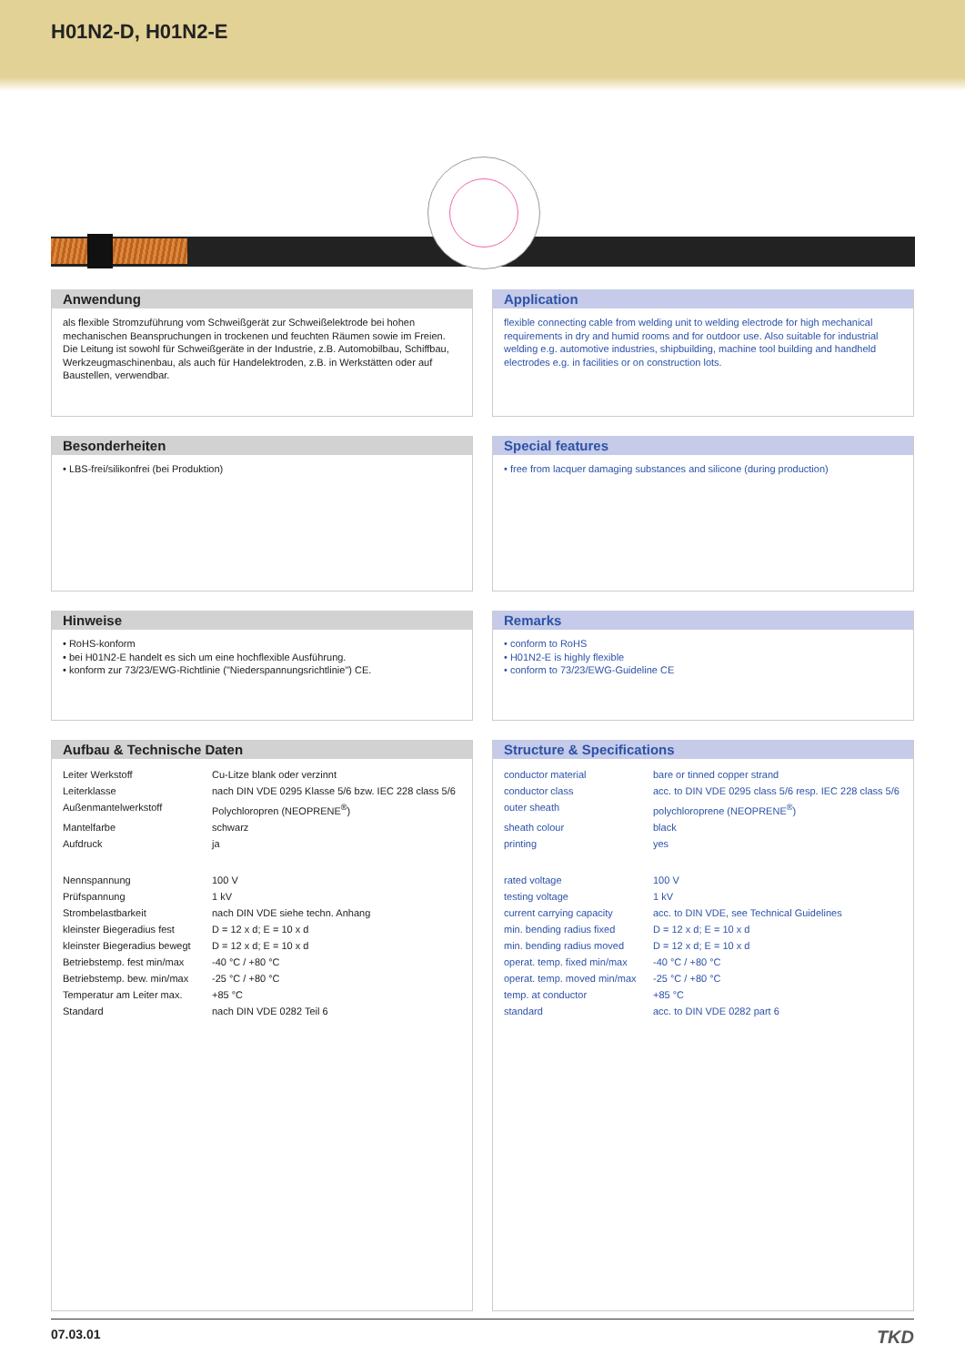H01N2-D, H01N2-E
Anwendung
als flexible Stromzuführung vom Schweißgerät zur Schweißelektrode bei hohen mechanischen Beanspruchungen in trockenen und feuchten Räumen sowie im Freien. Die Leitung ist sowohl für Schweißgeräte in der Industrie, z.B. Automobilbau, Schiffbau, Werkzeugmaschinenbau, als auch für Handelektroden, z.B. in Werkstätten oder auf Baustellen, verwendbar.
Application
flexible connecting cable from welding unit to welding electrode for high mechanical requirements in dry and humid rooms and for outdoor use. Also suitable for industrial welding e.g. automotive industries, shipbuilding, machine tool building and handheld electrodes e.g. in facilities or on construction lots.
Besonderheiten
• LBS-frei/silikonfrei (bei Produktion)
Special features
• free from lacquer damaging substances and silicone (during production)
Hinweise
• RoHS-konform
• bei H01N2-E handelt es sich um eine hochflexible Ausführung.
• konform zur 73/23/EWG-Richtlinie ("Niederspannungsrichtlinie") CE.
Remarks
• conform to RoHS
• H01N2-E is highly flexible
• conform to 73/23/EWG-Guideline CE
Aufbau & Technische Daten
| Leiter Werkstoff | Cu-Litze blank oder verzinnt |
| Leiterklasse | nach DIN VDE 0295 Klasse 5/6 bzw. IEC 228 class 5/6 |
| Außenmantelwerkstoff | Polychloropren (NEOPRENE<sup>®</sup>) |
| Mantelfarbe | schwarz |
| Aufdruck | ja |
| Nennspannung | 100 V |
| Prüfspannung | 1 kV |
| Strombelastbarkeit | nach DIN VDE siehe techn. Anhang |
| kleinster Biegeradius fest | D = 12 x d; E = 10 x d |
| kleinster Biegeradius bewegt | D = 12 x d; E = 10 x d |
| Betriebstemp. fest min/max | -40 °C / +80 °C |
| Betriebstemp. bew. min/max | -25 °C / +80 °C |
| Temperatur am Leiter max. | +85 °C |
| Standard | nach DIN VDE 0282 Teil 6 |
Structure & Specifications
| conductor material | bare or tinned copper strand |
| conductor class | acc. to DIN VDE 0295 class 5/6 resp. IEC 228 class 5/6 |
| outer sheath | polychloroprene (NEOPRENE<sup>®</sup>) |
| sheath colour | black |
| printing | yes |
| rated voltage | 100 V |
| testing voltage | 1 kV |
| current carrying capacity | acc. to DIN VDE, see Technical Guidelines |
| min. bending radius fixed | D = 12 x d; E = 10 x d |
| min. bending radius moved | D = 12 x d; E = 10 x d |
| operat. temp. fixed min/max | -40 °C / +80 °C |
| operat. temp. moved min/max | -25 °C / +80 °C |
| temp. at conductor | +85 °C |
| standard | acc. to DIN VDE 0282 part 6 |
07.03.01 TKD